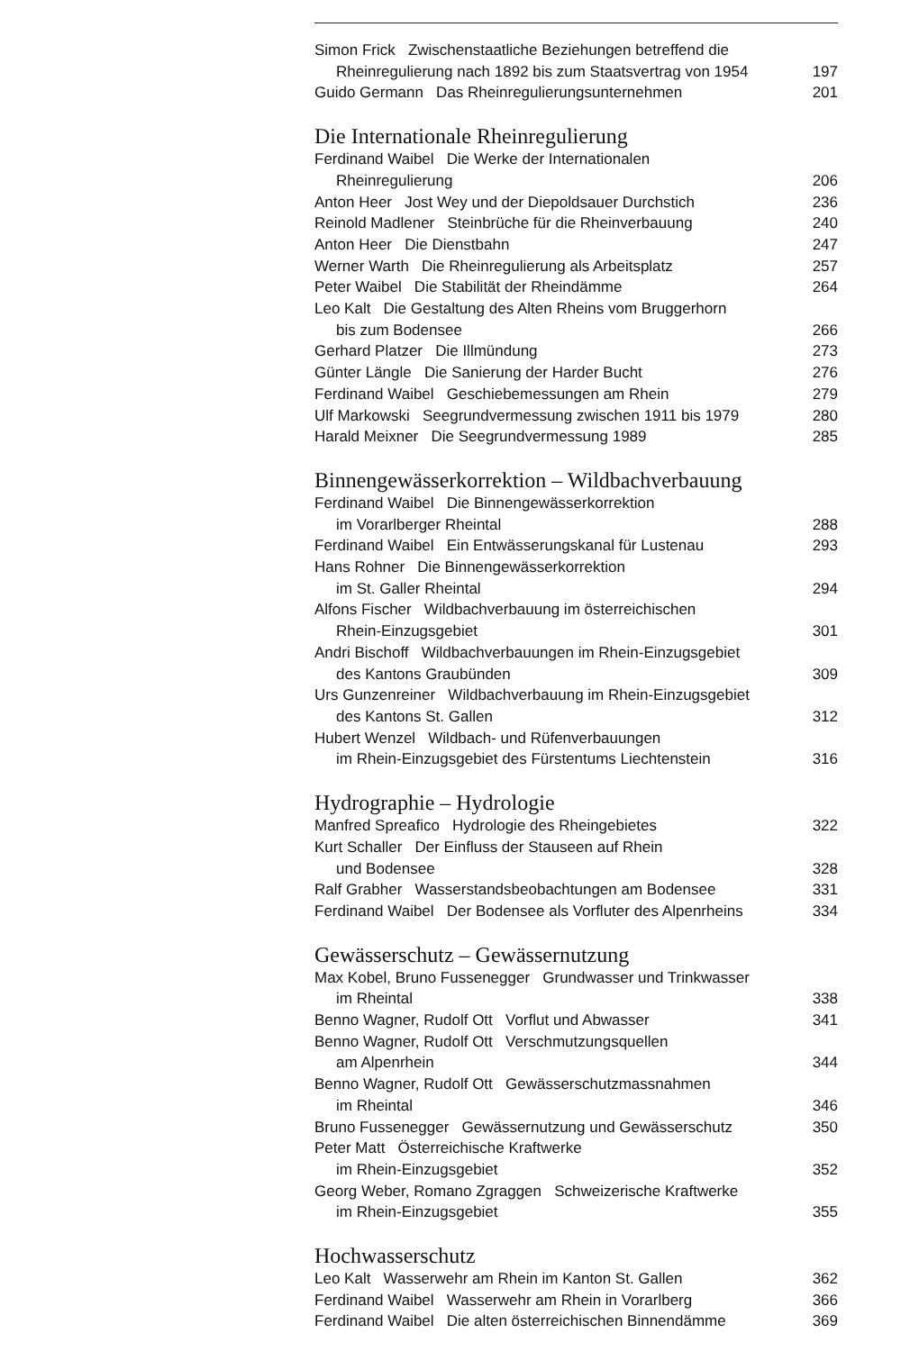Simon Frick Zwischenstaatliche Beziehungen betreffend die
Rheinregulierung nach 1892 bis zum Staatsvertrag von 1954 197
Guido Germann Das Rheinregulierungsunternehmen 201
Die Internationale Rheinregulierung
Ferdinand Waibel Die Werke der Internationalen
Rheinregulierung 206
Anton Heer Jost Wey und der Diepoldsauer Durchstich 236
Reinold Madlener Steinbrüche für die Rheinverbauung 240
Anton Heer Die Dienstbahn 247
Werner Warth Die Rheinregulierung als Arbeitsplatz 257
Peter Waibel Die Stabilität der Rheindämme 264
Leo Kalt Die Gestaltung des Alten Rheins vom Bruggerhorn
bis zum Bodensee 266
Gerhard Platzer Die Illmündung 273
Günter Längle Die Sanierung der Harder Bucht 276
Ferdinand Waibel Geschiebemessungen am Rhein 279
Ulf Markowski Seegrundvermessung zwischen 1911 bis 1979 280
Harald Meixner Die Seegrundvermessung 1989 285
Binnengewässerkorrektion – Wildbachverbauung
Ferdinand Waibel Die Binnengewässerkorrektion
im Vorarlberger Rheintal 288
Ferdinand Waibel Ein Entwässerungskanal für Lustenau 293
Hans Rohner Die Binnengewässerkorrektion
im St. Galler Rheintal 294
Alfons Fischer Wildbachverbauung im österreichischen
Rhein-Einzugsgebiet 301
Andri Bischoff Wildbachverbauungen im Rhein-Einzugsgebiet
des Kantons Graubünden 309
Urs Gunzenreiner Wildbachverbauung im Rhein-Einzugsgebiet
des Kantons St. Gallen 312
Hubert Wenzel Wildbach- und Rüfenverbauungen
im Rhein-Einzugsgebiet des Fürstentums Liechtenstein 316
Hydrographie – Hydrologie
Manfred Spreafico Hydrologie des Rheingebietes 322
Kurt Schaller Der Einfluss der Stauseen auf Rhein
und Bodensee 328
Ralf Grabher Wasserstandsbeobachtungen am Bodensee 331
Ferdinand Waibel Der Bodensee als Vorfluter des Alpenrheins 334
Gewässerschutz – Gewässernutzung
Max Kobel, Bruno Fussenegger Grundwasser und Trinkwasser
im Rheintal 338
Benno Wagner, Rudolf Ott Vorflut und Abwasser 341
Benno Wagner, Rudolf Ott Verschmutzungsquellen
am Alpenrhein 344
Benno Wagner, Rudolf Ott Gewässerschutzmassnahmen
im Rheintal 346
Bruno Fussenegger Gewässernutzung und Gewässerschutz 350
Peter Matt Österreichische Kraftwerke
im Rhein-Einzugsgebiet 352
Georg Weber, Romano Zgraggen Schweizerische Kraftwerke
im Rhein-Einzugsgebiet 355
Hochwasserschutz
Leo Kalt Wasserwehr am Rhein im Kanton St. Gallen 362
Ferdinand Waibel Wasserwehr am Rhein in Vorarlberg 366
Ferdinand Waibel Die alten österreichischen Binnendämme 369